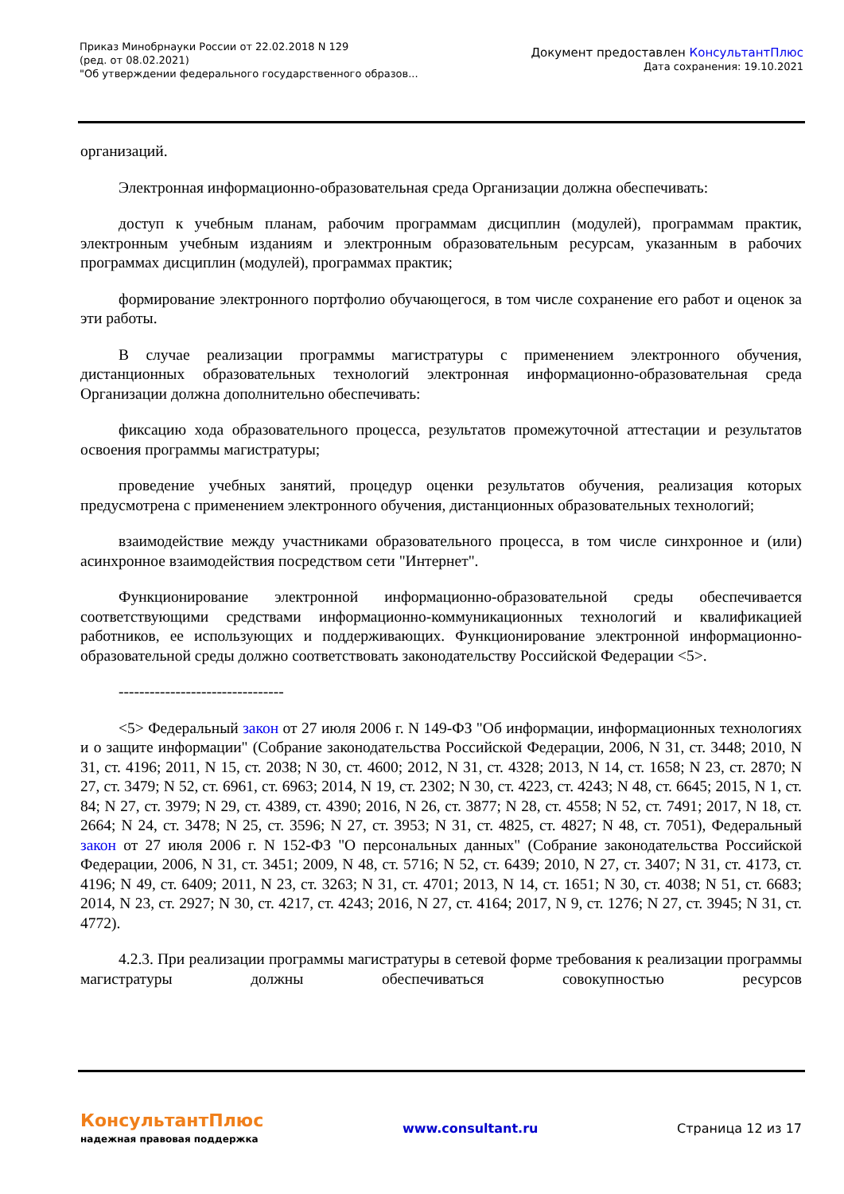Приказ Минобрнауки России от 22.02.2018 N 129
(ред. от 08.02.2021)
"Об утверждении федерального государственного образов...
Документ предоставлен КонсультантПлюс
Дата сохранения: 19.10.2021
организаций.
Электронная информационно-образовательная среда Организации должна обеспечивать:
доступ к учебным планам, рабочим программам дисциплин (модулей), программам практик, электронным учебным изданиям и электронным образовательным ресурсам, указанным в рабочих программах дисциплин (модулей), программах практик;
формирование электронного портфолио обучающегося, в том числе сохранение его работ и оценок за эти работы.
В случае реализации программы магистратуры с применением электронного обучения, дистанционных образовательных технологий электронная информационно-образовательная среда Организации должна дополнительно обеспечивать:
фиксацию хода образовательного процесса, результатов промежуточной аттестации и результатов освоения программы магистратуры;
проведение учебных занятий, процедур оценки результатов обучения, реализация которых предусмотрена с применением электронного обучения, дистанционных образовательных технологий;
взаимодействие между участниками образовательного процесса, в том числе синхронное и (или) асинхронное взаимодействия посредством сети "Интернет".
Функционирование электронной информационно-образовательной среды обеспечивается соответствующими средствами информационно-коммуникационных технологий и квалификацией работников, ее использующих и поддерживающих. Функционирование электронной информационно-образовательной среды должно соответствовать законодательству Российской Федерации <5>.
--------------------------------
<5> Федеральный закон от 27 июля 2006 г. N 149-ФЗ "Об информации, информационных технологиях и о защите информации" (Собрание законодательства Российской Федерации, 2006, N 31, ст. 3448; 2010, N 31, ст. 4196; 2011, N 15, ст. 2038; N 30, ст. 4600; 2012, N 31, ст. 4328; 2013, N 14, ст. 1658; N 23, ст. 2870; N 27, ст. 3479; N 52, ст. 6961, ст. 6963; 2014, N 19, ст. 2302; N 30, ст. 4223, ст. 4243; N 48, ст. 6645; 2015, N 1, ст. 84; N 27, ст. 3979; N 29, ст. 4389, ст. 4390; 2016, N 26, ст. 3877; N 28, ст. 4558; N 52, ст. 7491; 2017, N 18, ст. 2664; N 24, ст. 3478; N 25, ст. 3596; N 27, ст. 3953; N 31, ст. 4825, ст. 4827; N 48, ст. 7051), Федеральный закон от 27 июля 2006 г. N 152-ФЗ "О персональных данных" (Собрание законодательства Российской Федерации, 2006, N 31, ст. 3451; 2009, N 48, ст. 5716; N 52, ст. 6439; 2010, N 27, ст. 3407; N 31, ст. 4173, ст. 4196; N 49, ст. 6409; 2011, N 23, ст. 3263; N 31, ст. 4701; 2013, N 14, ст. 1651; N 30, ст. 4038; N 51, ст. 6683; 2014, N 23, ст. 2927; N 30, ст. 4217, ст. 4243; 2016, N 27, ст. 4164; 2017, N 9, ст. 1276; N 27, ст. 3945; N 31, ст. 4772).
4.2.3. При реализации программы магистратуры в сетевой форме требования к реализации программы магистратуры должны обеспечиваться совокупностью ресурсов
КонсультантПлюс
надежная правовая поддержка
www.consultant.ru Страница 12 из 17